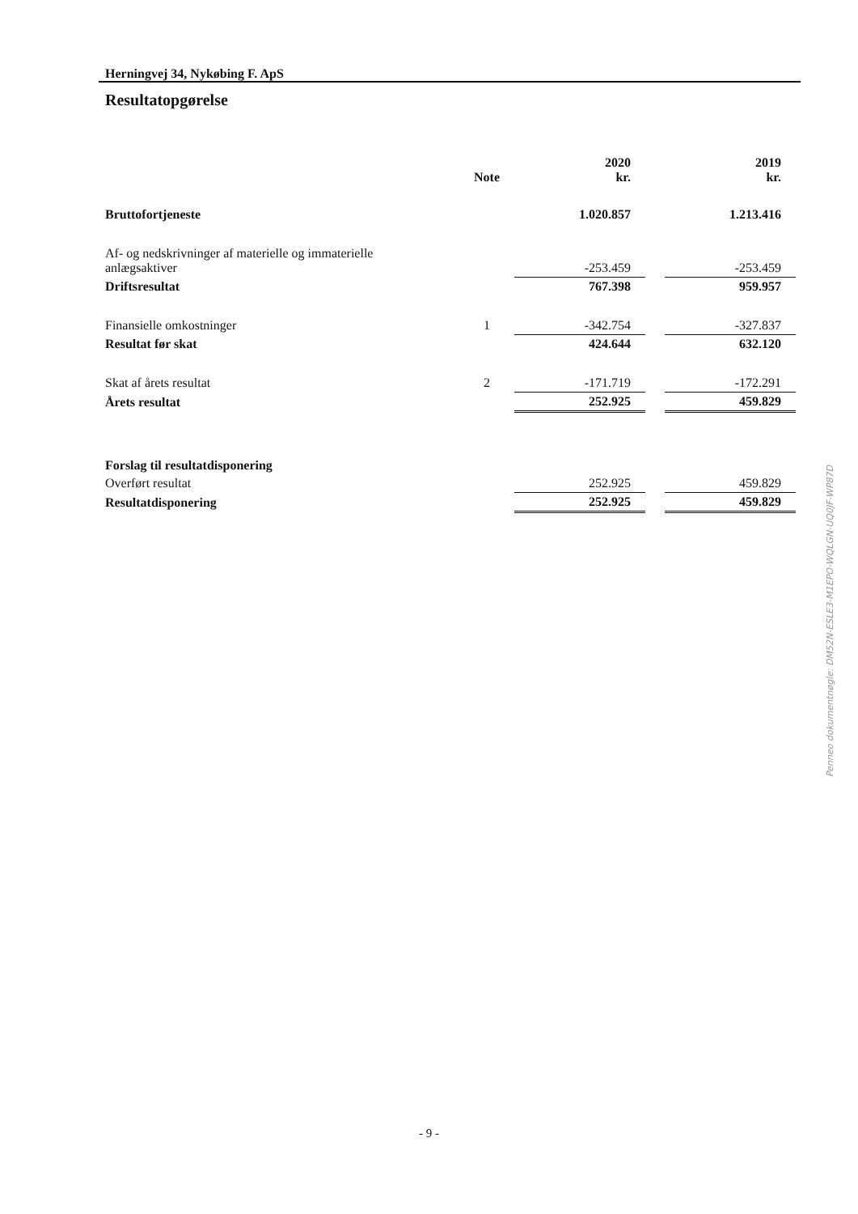Herningvej 34, Nykøbing F. ApS
Resultatopgørelse
| | Note | 2020 kr. | | 2019 kr. |
| --- | --- | --- | --- | --- |
| Bruttofortjeneste | | 1.020.857 | | 1.213.416 |
| Af- og nedskrivninger af materielle og immaterielle anlægsaktiver | | -253.459 | | -253.459 |
| Driftsresultat | | 767.398 | | 959.957 |
| Finansielle omkostninger | 1 | -342.754 | | -327.837 |
| Resultat før skat | | 424.644 | | 632.120 |
| Skat af årets resultat | 2 | -171.719 | | -172.291 |
| Årets resultat | | 252.925 | | 459.829 |
| Forslag til resultatdisponering | | | | |
| Overført resultat | | 252.925 | | 459.829 |
| Resultatdisponering | | 252.925 | | 459.829 |
- 9 -
Penneo dokumentnøgle: DM52N-ESLE3-M1EPO-WQLGN-UQ0JF-WP87D